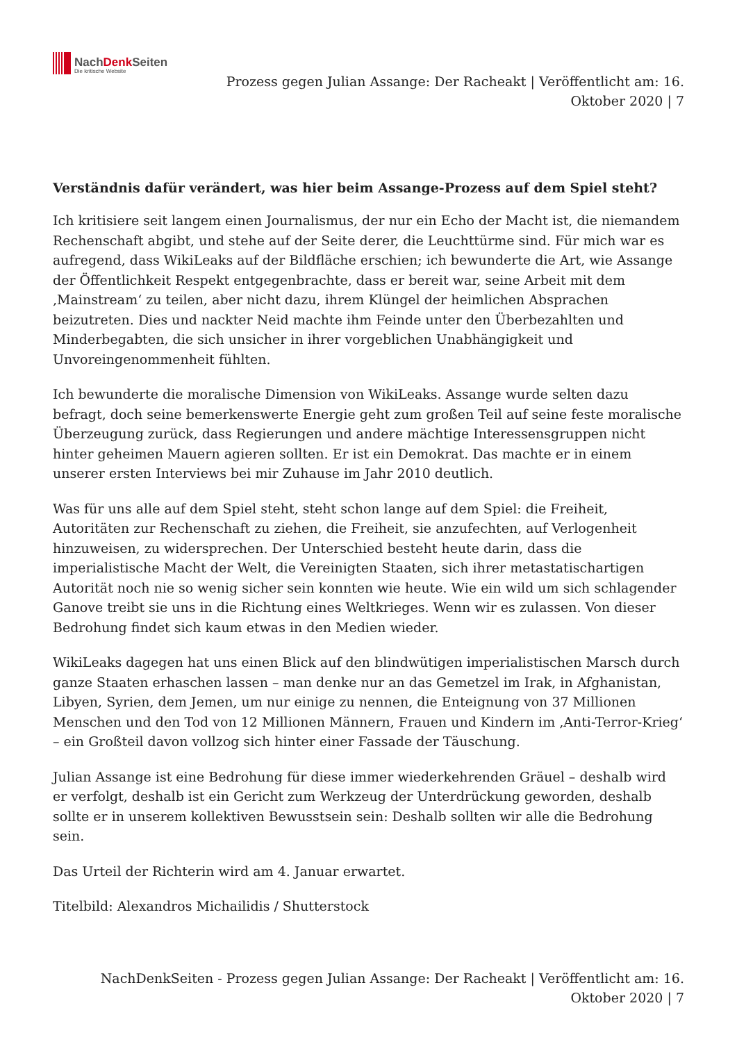NachDenk Seiten
Die kritische Website
Prozess gegen Julian Assange: Der Racheakt | Veröffentlicht am: 16. Oktober 2020 | 7
Verständnis dafür verändert, was hier beim Assange-Prozess auf dem Spiel steht?
Ich kritisiere seit langem einen Journalismus, der nur ein Echo der Macht ist, die niemandem Rechenschaft abgibt, und stehe auf der Seite derer, die Leuchttürme sind. Für mich war es aufregend, dass WikiLeaks auf der Bildfläche erschien; ich bewunderte die Art, wie Assange der Öffentlichkeit Respekt entgegenbrachte, dass er bereit war, seine Arbeit mit dem ‚Mainstream‘ zu teilen, aber nicht dazu, ihrem Klüngel der heimlichen Absprachen beizutreten. Dies und nackter Neid machte ihm Feinde unter den Überbezahlten und Minderbegabten, die sich unsicher in ihrer vorgeblichen Unabhängigkeit und Unvoreingenommenheit fühlten.
Ich bewunderte die moralische Dimension von WikiLeaks. Assange wurde selten dazu befragt, doch seine bemerkenswerte Energie geht zum großen Teil auf seine feste moralische Überzeugung zurück, dass Regierungen und andere mächtige Interessensgruppen nicht hinter geheimen Mauern agieren sollten. Er ist ein Demokrat. Das machte er in einem unserer ersten Interviews bei mir Zuhause im Jahr 2010 deutlich.
Was für uns alle auf dem Spiel steht, steht schon lange auf dem Spiel: die Freiheit, Autoritäten zur Rechenschaft zu ziehen, die Freiheit, sie anzufechten, auf Verlogenheit hinzuweisen, zu widersprechen. Der Unterschied besteht heute darin, dass die imperialistische Macht der Welt, die Vereinigten Staaten, sich ihrer metastatischartigen Autorität noch nie so wenig sicher sein konnten wie heute. Wie ein wild um sich schlagender Ganove treibt sie uns in die Richtung eines Weltkrieges. Wenn wir es zulassen. Von dieser Bedrohung findet sich kaum etwas in den Medien wieder.
WikiLeaks dagegen hat uns einen Blick auf den blindwütigen imperialistischen Marsch durch ganze Staaten erhaschen lassen – man denke nur an das Gemetzel im Irak, in Afghanistan, Libyen, Syrien, dem Jemen, um nur einige zu nennen, die Enteignung von 37 Millionen Menschen und den Tod von 12 Millionen Männern, Frauen und Kindern im ‚Anti-Terror-Krieg‘ – ein Großteil davon vollzog sich hinter einer Fassade der Täuschung.
Julian Assange ist eine Bedrohung für diese immer wiederkehrenden Gräuel – deshalb wird er verfolgt, deshalb ist ein Gericht zum Werkzeug der Unterdrückung geworden, deshalb sollte er in unserem kollektiven Bewusstsein sein: Deshalb sollten wir alle die Bedrohung sein.
Das Urteil der Richterin wird am 4. Januar erwartet.
Titelbild: Alexandros Michailidis / Shutterstock
NachDenkSeiten - Prozess gegen Julian Assange: Der Racheakt | Veröffentlicht am: 16.
Oktober 2020 | 7